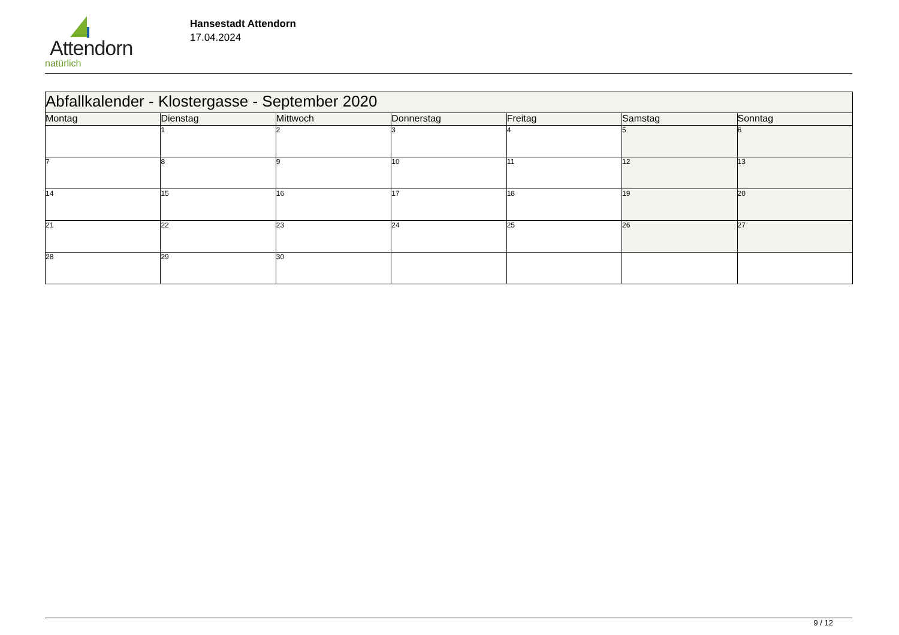Attendorn
natürlich
Hansestadt Attendorn
17.04.2024
| Abfallkalender - Klostergasse - September 2020 | | | | | | |
| Montag | Dienstag | Mittwoch | Donnerstag | Freitag | Samstag | Sonntag |
| | 1 | 2 | 3 | 4 | 5 | 6 |
| 7 | 8 | 9 | 10 | 11 | 12 | 13 |
| 14 | 15 | 16 | 17 | 18 | 19 | 20 |
| 21 | 22 | 23 | 24 | 25 | 26 | 27 |
| 28 | 29 | 30 | | | | |
9 / 12